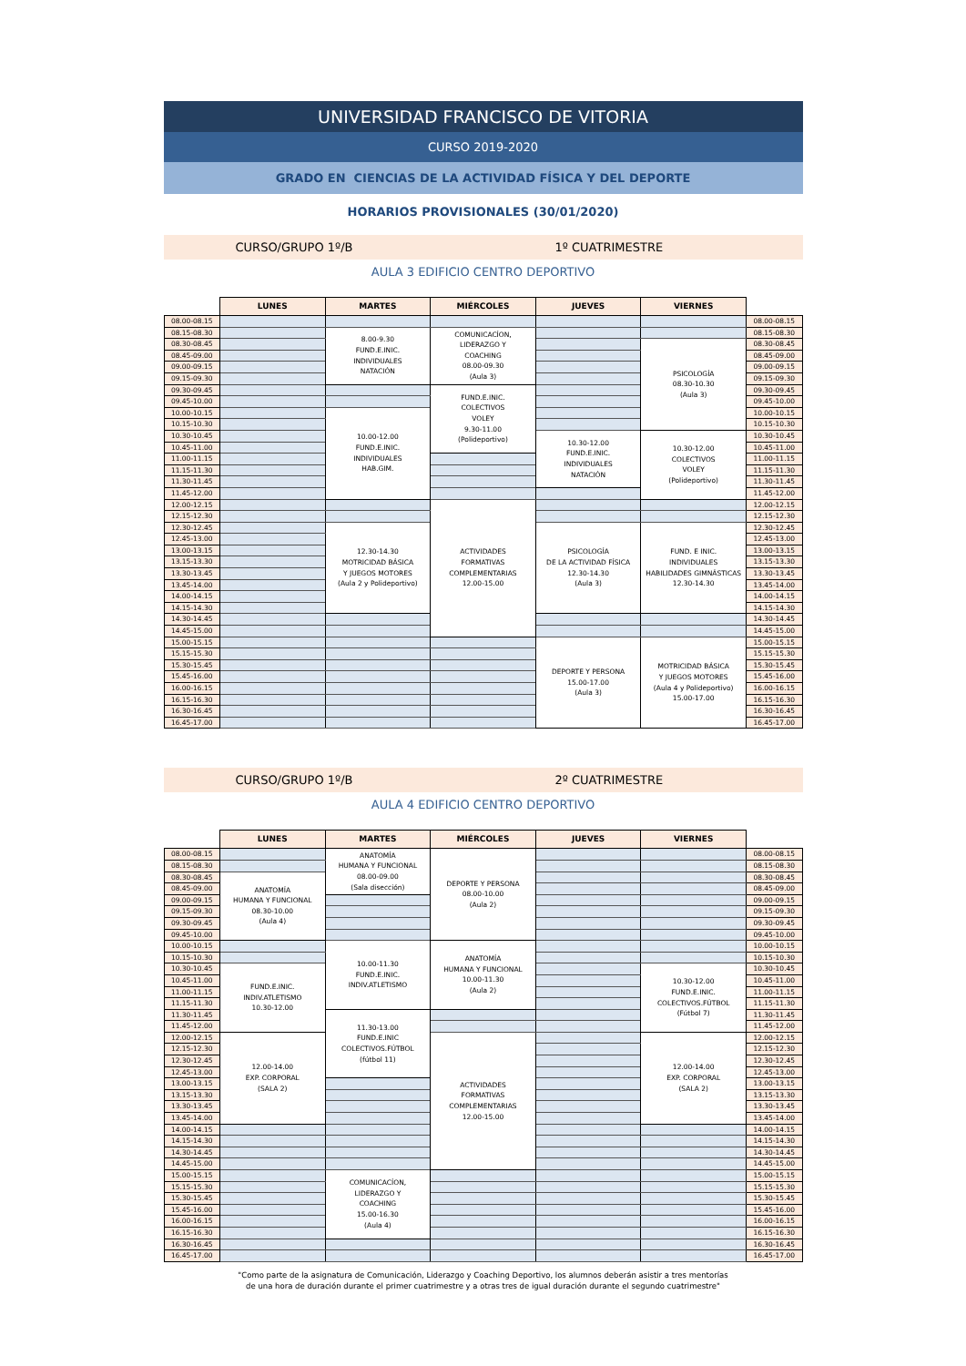UNIVERSIDAD FRANCISCO DE VITORIA
CURSO 2019-2020
GRADO EN CIENCIAS DE LA ACTIVIDAD FÍSICA Y DEL DEPORTE
HORARIOS PROVISIONALES (30/01/2020)
CURSO/GRUPO 1º/B 1º CUATRIMESTRE
AULA 3 EDIFICIO CENTRO DEPORTIVO
| | LUNES | MARTES | MIÉRCOLES | JUEVES | VIERNES | |
| --- | --- | --- | --- | --- | --- | --- |
| 08.00-08.15 | | | | | | 08.00-08.15 |
| 08.15-08.30 | | 8.00-9.30 FUND.E.INIC. INDIVIDUALES NATACIÓN | COMUNICACÍON, LIDERAZGO Y COACHING 08.00-09.30 (Aula 3) | | | 08.15-08.30 |
| 08.30-08.45 | | | | | PSICOLOGÍA 08.30-10.30 (Aula 3) | 08.30-08.45 |
| 08.45-09.00 | | | | | | 08.45-09.00 |
| 09.00-09.15 | | | | | | 09.00-09.15 |
| 09.15-09.30 | | | | | | 09.15-09.30 |
| 09.30-09.45 | | | FUND.E.INIC. COLECTIVOS VOLEY 9.30-11.00 (Polideportivo) | | | 09.30-09.45 |
| 09.45-10.00 | | | | | | 09.45-10.00 |
| 10.00-10.15 | | 10.00-12.00 FUND.E.INIC. INDIVIDUALES HAB.GIM. | | | | 10.00-10.15 |
| 10.15-10.30 | | | | | | 10.15-10.30 |
| 10.30-10.45 | | | | 10.30-12.00 FUND.E.INIC. INDIVIDUALES NATACIÓN | 10.30-12.00 COLECTIVOS VOLEY (Polideportivo) | 10.30-10.45 |
| 10.45-11.00 | | | | | | 10.45-11.00 |
| 11.00-11.15 | | | | | | 11.00-11.15 |
| 11.15-11.30 | | | | | | 11.15-11.30 |
| 11.30-11.45 | | | | | | 11.30-11.45 |
| 11.45-12.00 | | | | | | 11.45-12.00 |
| 12.00-12.15 | | | ACTIVIDADES FORMATIVAS COMPLEMENTARIAS 12.00-15.00 | | | 12.00-12.15 |
| 12.15-12.30 | | | | | | 12.15-12.30 |
| 12.30-12.45 | | 12.30-14.30 MOTRICIDAD BÁSICA Y JUEGOS MOTORES (Aula 2 y Polideportivo) | | PSICOLOGÍA DE LA ACTIVIDAD FÍSICA 12.30-14.30 (Aula 3) | FUND. E INIC. INDIVIDUALES HABILIDADES GIMNÁSTICAS 12.30-14.30 | 12.30-12.45 |
| 12.45-13.00 | | | | | | 12.45-13.00 |
| 13.00-13.15 | | | | | | 13.00-13.15 |
| 13.15-13.30 | | | | | | 13.15-13.30 |
| 13.30-13.45 | | | | | | 13.30-13.45 |
| 13.45-14.00 | | | | | | 13.45-14.00 |
| 14.00-14.15 | | | | | | 14.00-14.15 |
| 14.15-14.30 | | | | | | 14.15-14.30 |
| 14.30-14.45 | | | | | | 14.30-14.45 |
| 14.45-15.00 | | | | | | 14.45-15.00 |
| 15.00-15.15 | | | | DEPORTE Y PERSONA 15.00-17.00 (Aula 3) | MOTRICIDAD BÁSICA Y JUEGOS MOTORES (Aula 4 y Polideportivo) 15.00-17.00 | 15.00-15.15 |
| 15.15-15.30 | | | | | | 15.15-15.30 |
| 15.30-15.45 | | | | | | 15.30-15.45 |
| 15.45-16.00 | | | | | | 15.45-16.00 |
| 16.00-16.15 | | | | | | 16.00-16.15 |
| 16.15-16.30 | | | | | | 16.15-16.30 |
| 16.30-16.45 | | | | | | 16.30-16.45 |
| 16.45-17.00 | | | | | | 16.45-17.00 |
CURSO/GRUPO 1º/B 2º CUATRIMESTRE
AULA 4 EDIFICIO CENTRO DEPORTIVO
| | LUNES | MARTES | MIÉRCOLES | JUEVES | VIERNES | |
| --- | --- | --- | --- | --- | --- | --- |
| 08.00-08.15 | | ANATOMÍA HUMANA Y FUNCIONAL 08.00-09.00 (Sala disección) | DEPORTE Y PERSONA 08.00-10.00 (Aula 2) | | | 08.00-08.15 |
| 08.15-08.30 | | | | | | 08.15-08.30 |
| 08.30-08.45 | ANATOMÍA HUMANA Y FUNCIONAL 08.30-10.00 (Aula 4) | | | | | 08.30-08.45 |
| 08.45-09.00 | | | | | | 08.45-09.00 |
| 09.00-09.15 | | | | | | 09.00-09.15 |
| 09.15-09.30 | | | | | | 09.15-09.30 |
| 09.30-09.45 | | | | | | 09.30-09.45 |
| 09.45-10.00 | | | | | | 09.45-10.00 |
| 10.00-10.15 | | 10.00-11.30 FUND.E.INIC. INDIV.ATLETISMO | ANATOMÍA HUMANA Y FUNCIONAL 10.00-11.30 (Aula 2) | | | 10.00-10.15 |
| 10.15-10.30 | | | | | | 10.15-10.30 |
| 10.30-10.45 | FUND.E.INIC. INDIV.ATLETISMO 10.30-12.00 | | | | 10.30-12.00 FUND.E.INIC. COLECTIVOS.FÚTBOL (Fútbol 7) | 10.30-10.45 |
| 10.45-11.00 | | | | | | 10.45-11.00 |
| 11.00-11.15 | | | | | | 11.00-11.15 |
| 11.15-11.30 | | | | | | 11.15-11.30 |
| 11.30-11.45 | | 11.30-13.00 FUND.E.INIC COLECTIVOS.FÚTBOL (fútbol 11) | | | | 11.30-11.45 |
| 11.45-12.00 | | | | | | 11.45-12.00 |
| 12.00-12.15 | 12.00-14.00 EXP. CORPORAL (SALA 2) | | ACTIVIDADES FORMATIVAS COMPLEMENTARIAS 12.00-15.00 | | 12.00-14.00 EXP. CORPORAL (SALA 2) | 12.00-12.15 |
| 12.15-12.30 | | | | | | 12.15-12.30 |
| 12.30-12.45 | | | | | | 12.30-12.45 |
| 12.45-13.00 | | | | | | 12.45-13.00 |
| 13.00-13.15 | | | | | | 13.00-13.15 |
| 13.15-13.30 | | | | | | 13.15-13.30 |
| 13.30-13.45 | | | | | | 13.30-13.45 |
| 13.45-14.00 | | | | | | 13.45-14.00 |
| 14.00-14.15 | | | | | | 14.00-14.15 |
| 14.15-14.30 | | | | | | 14.15-14.30 |
| 14.30-14.45 | | | | | | 14.30-14.45 |
| 14.45-15.00 | | | | | | 14.45-15.00 |
| 15.00-15.15 | | COMUNICACÍON, LIDERAZGO Y COACHING 15.00-16.30 (Aula 4) | | | | 15.00-15.15 |
| 15.15-15.30 | | | | | | 15.15-15.30 |
| 15.30-15.45 | | | | | | 15.30-15.45 |
| 15.45-16.00 | | | | | | 15.45-16.00 |
| 16.00-16.15 | | | | | | 16.00-16.15 |
| 16.15-16.30 | | | | | | 16.15-16.30 |
| 16.30-16.45 | | | | | | 16.30-16.45 |
| 16.45-17.00 | | | | | | 16.45-17.00 |
"Como parte de la asignatura de Comunicación, Liderazgo y Coaching Deportivo, los alumnos deberán asistir a tres mentorías
de una hora de duración durante el primer cuatrimestre y a otras tres de igual duración durante el segundo cuatrimestre"